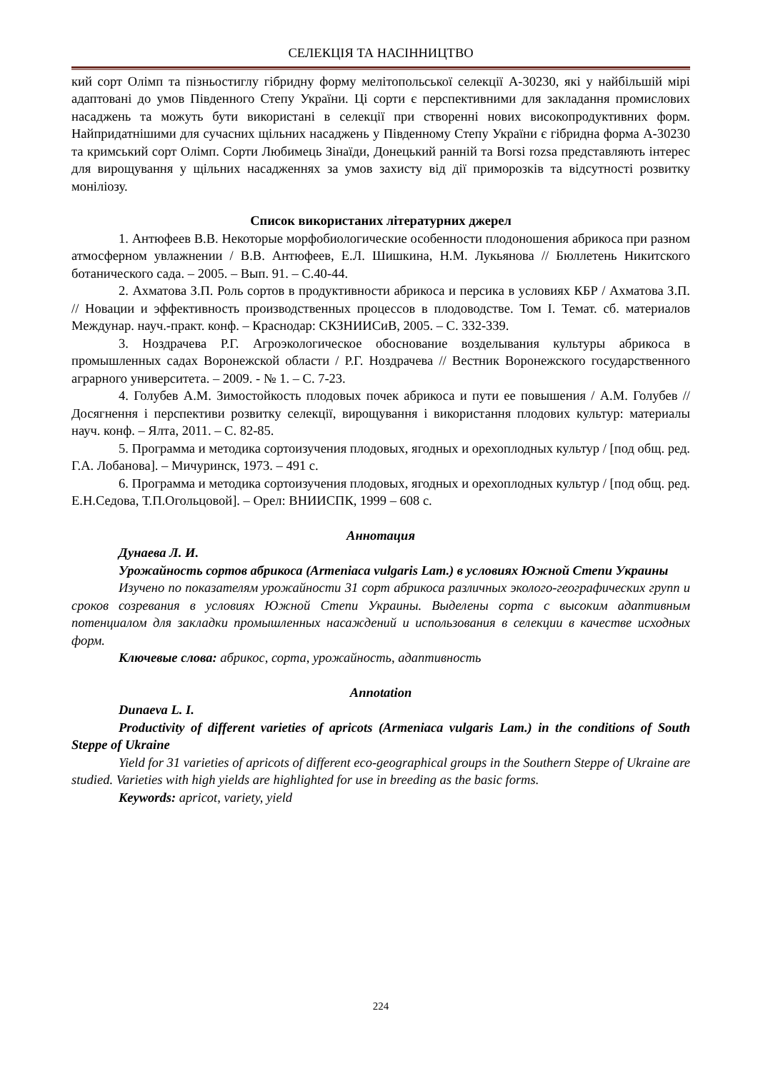СЕЛЕКЦІЯ ТА НАСІННИЦТВО
кий сорт Олімп та пізньостиглу гібридну форму мелітопольської селекції А-30230, які у найбільшій мірі адаптовані до умов Південного Степу України. Ці сорти є перспективними для закладання промислових насаджень та можуть бути використані в селекції при створенні нових високопродуктивних форм. Найпридатнішими для сучасних щільних насаджень у Південному Степу України є гібридна форма А-30230 та кримський сорт Олімп. Сорти Любимець Зінаїди, Донецький ранній та Borsi rozsa представляють інтерес для вирощування у щільних насадженнях за умов захисту від дії приморозків та відсутності розвитку моніліозу.
Список використаних літературних джерел
1. Антюфеев В.В. Некоторые морфобиологические особенности плодоношения абрикоса при разном атмосферном увлажнении / В.В. Антюфеев, Е.Л. Шишкина, Н.М. Лукьянова // Бюллетень Никитского ботанического сада. – 2005. – Вып. 91. – С.40-44.
2. Ахматова З.П. Роль сортов в продуктивности абрикоса и персика в условиях КБР / Ахматова З.П. // Новации и эффективность производственных процессов в плодоводстве. Том I. Темат. сб. материалов Междунар. науч.-практ. конф. – Краснодар: СКЗНИИСиВ, 2005. – С. 332-339.
3. Ноздрачева Р.Г. Агроэкологическое обоснование возделывания культуры абрикоса в промышленных садах Воронежской области / Р.Г. Ноздрачева // Вестник Воронежского государственного аграрного университета. – 2009. - № 1. – С. 7-23.
4. Голубев А.М. Зимостойкость плодовых почек абрикоса и пути ее повышения / А.М. Голубев // Досягнення і перспективи розвитку селекції, вирощування і використання плодових культур: материалы науч. конф. – Ялта, 2011. – С. 82-85.
5. Программа и методика сортоизучения плодовых, ягодных и орехоплодных культур / [под общ. ред. Г.А. Лобанова]. – Мичуринск, 1973. – 491 с.
6. Программа и методика сортоизучения плодовых, ягодных и орехоплодных культур / [под общ. ред. Е.Н.Седова, Т.П.Огольцовой]. – Орел: ВНИИСПК, 1999 – 608 с.
Аннотация
Дунаева Л. И.
Урожайность сортов абрикоса (Armeniaca vulgaris Lam.) в условиях Южной Степи Украины
Изучено по показателям урожайности 31 сорт абрикоса различных эколого-географических групп и сроков созревания в условиях Южной Степи Украины. Выделены сорта с высоким адаптивным потенциалом для закладки промышленных насаждений и использования в селекции в качестве исходных форм.
Ключевые слова: абрикос, сорта, урожайность, адаптивность
Annotation
Dunaeva L. I.
Productivity of different varieties of apricots (Armeniaca vulgaris Lam.) in the conditions of South Steppe of Ukraine
Yield for 31 varieties of apricots of different eco-geographical groups in the Southern Steppe of Ukraine are studied. Varieties with high yields are highlighted for use in breeding as the basic forms.
Keywords: apricot, variety, yield
224